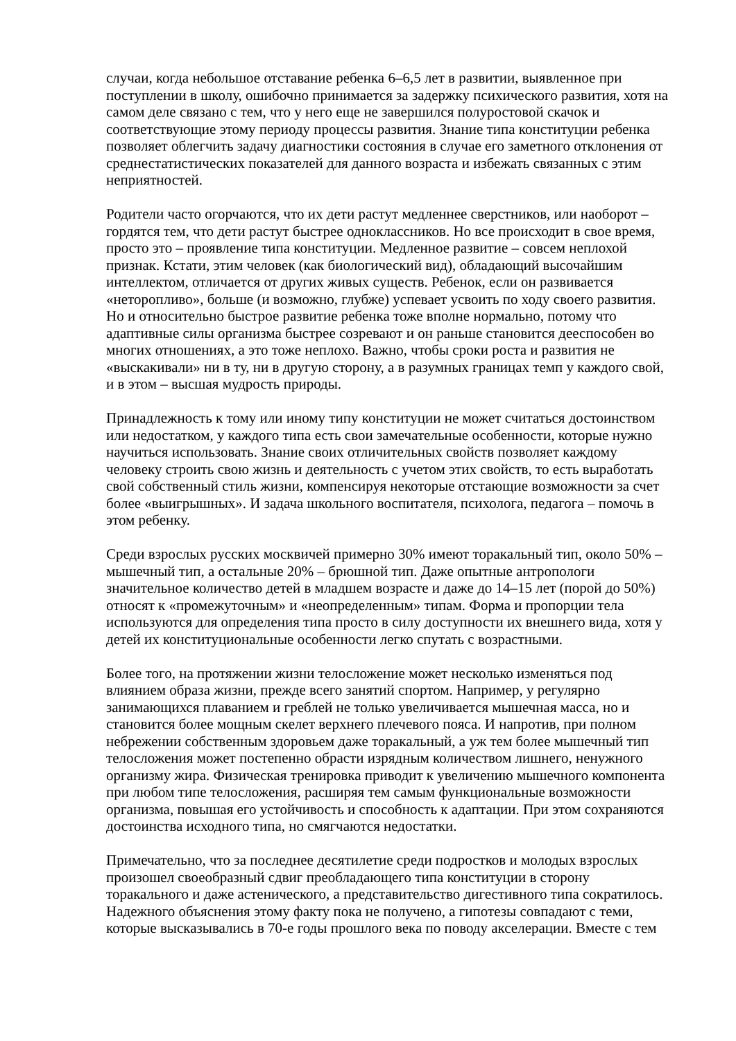случаи, когда небольшое отставание ребенка 6–6,5 лет в развитии, выявленное при поступлении в школу, ошибочно принимается за задержку психического развития, хотя на самом деле связано с тем, что у него еще не завершился полуростовой скачок и соответствующие этому периоду процессы развития. Знание типа конституции ребенка позволяет облегчить задачу диагностики состояния в случае его заметного отклонения от среднестатистических показателей для данного возраста и избежать связанных с этим неприятностей.
Родители часто огорчаются, что их дети растут медленнее сверстников, или наоборот – гордятся тем, что дети растут быстрее одноклассников. Но все происходит в свое время, просто это – проявление типа конституции. Медленное развитие – совсем неплохой признак. Кстати, этим человек (как биологический вид), обладающий высочайшим интеллектом, отличается от других живых существ. Ребенок, если он развивается «неторопливо», больше (и возможно, глубже) успевает усвоить по ходу своего развития. Но и относительно быстрое развитие ребенка тоже вполне нормально, потому что адаптивные силы организма быстрее созревают и он раньше становится дееспособен во многих отношениях, а это тоже неплохо. Важно, чтобы сроки роста и развития не «выскакивали» ни в ту, ни в другую сторону, а в разумных границах темп у каждого свой, и в этом – высшая мудрость природы.
Принадлежность к тому или иному типу конституции не может считаться достоинством или недостатком, у каждого типа есть свои замечательные особенности, которые нужно научиться использовать. Знание своих отличительных свойств позволяет каждому человеку строить свою жизнь и деятельность с учетом этих свойств, то есть выработать свой собственный стиль жизни, компенсируя некоторые отстающие возможности за счет более «выигрышных». И задача школьного воспитателя, психолога, педагога – помочь в этом ребенку.
Среди взрослых русских москвичей примерно 30% имеют торакальный тип, около 50% – мышечный тип, а остальные 20% – брюшной тип. Даже опытные антропологи значительное количество детей в младшем возрасте и даже до 14–15 лет (порой до 50%) относят к «промежуточным» и «неопределенным» типам. Форма и пропорции тела используются для определения типа просто в силу доступности их внешнего вида, хотя у детей их конституциональные особенности легко спутать с возрастными.
Более того, на протяжении жизни телосложение может несколько изменяться под влиянием образа жизни, прежде всего занятий спортом. Например, у регулярно занимающихся плаванием и греблей не только увеличивается мышечная масса, но и становится более мощным скелет верхнего плечевого пояса. И напротив, при полном небрежении собственным здоровьем даже торакальный, а уж тем более мышечный тип телосложения может постепенно обрасти изрядным количеством лишнего, ненужного организму жира. Физическая тренировка приводит к увеличению мышечного компонента при любом типе телосложения, расширяя тем самым функциональные возможности организма, повышая его устойчивость и способность к адаптации. При этом сохраняются достоинства исходного типа, но смягчаются недостатки.
Примечательно, что за последнее десятилетие среди подростков и молодых взрослых произошел своеобразный сдвиг преобладающего типа конституции в сторону торакального и даже астенического, а представительство дигестивного типа сократилось. Надежного объяснения этому факту пока не получено, а гипотезы совпадают с теми, которые высказывались в 70-е годы прошлого века по поводу акселерации. Вместе с тем